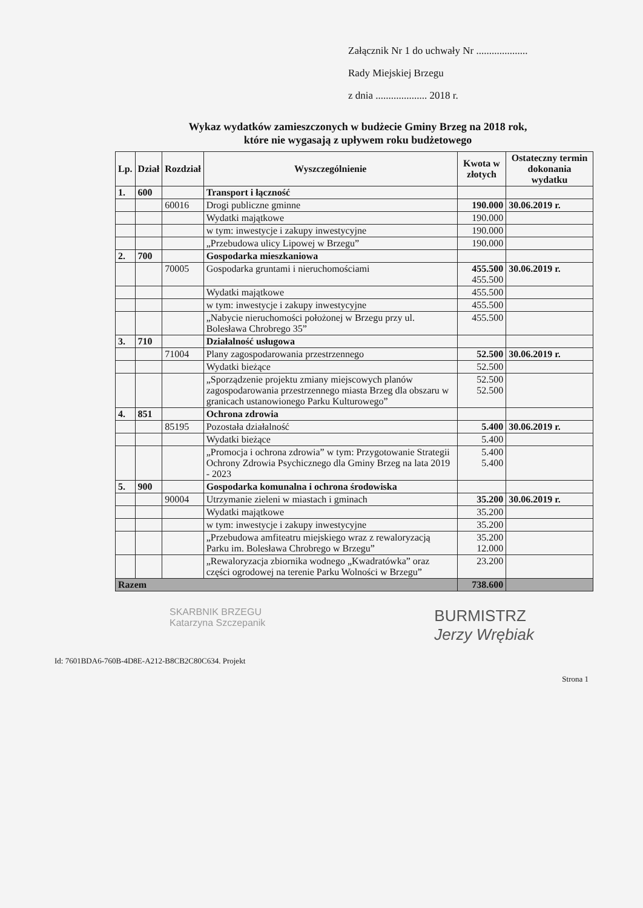Załącznik Nr 1 do uchwały Nr ....................
Rady Miejskiej Brzegu
z dnia .................... 2018 r.
Wykaz wydatków zamieszczonych w budżecie Gminy Brzeg na 2018 rok,
które nie wygasają z upływem roku budżetowego
| Lp. | Dział | Rozdział | Wyszczególnienie | Kwota w złotych | Ostateczny termin dokonania wydatku |
| --- | --- | --- | --- | --- | --- |
| 1. | 600 | | Transport i łączność | | |
| | | 60016 | Drogi publiczne gminne | 190.000 | 30.06.2019 r. |
| | | | Wydatki majątkowe | 190.000 | |
| | | | w tym: inwestycje i zakupy inwestycyjne | 190.000 | |
| | | | „Przebudowa ulicy Lipowej w Brzegu” | 190.000 | |
| 2. | 700 | | Gospodarka mieszkaniowa | | |
| | | 70005 | Gospodarka gruntami i nieruchomościami | 455.500 455.500 | 30.06.2019 r. |
| | | | Wydatki majątkowe | 455.500 | |
| | | | w tym: inwestycje i zakupy inwestycyjne | 455.500 | |
| | | | „Nabycie nieruchomości położonej w Brzegu przy ul. Bolesława Chrobrego 35” | 455.500 | |
| 3. | 710 | | Działalność usługowa | | |
| | | 71004 | Plany zagospodarowania przestrzennego | 52.500 | 30.06.2019 r. |
| | | | Wydatki bieżące | 52.500 | |
| | | | „Sporządzenie projektu zmiany miejscowych planów zagospodarowania przestrzennego miasta Brzeg dla obszaru w granicach ustanowionego Parku Kulturowego” | 52.500 52.500 | |
| 4. | 851 | | Ochrona zdrowia | | |
| | | 85195 | Pozostała działalność | 5.400 | 30.06.2019 r. |
| | | | Wydatki bieżące | 5.400 | |
| | | | „Promocja i ochrona zdrowia” w tym: Przygotowanie Strategii Ochrony Zdrowia Psychicznego dla Gminy Brzeg na lata 2019 - 2023 | 5.400 5.400 | |
| 5. | 900 | | Gospodarka komunalna i ochrona środowiska | | |
| | | 90004 | Utrzymanie zieleni w miastach i gminach | 35.200 | 30.06.2019 r. |
| | | | Wydatki majątkowe | 35.200 | |
| | | | w tym: inwestycje i zakupy inwestycyjne | 35.200 | |
| | | | „Przebudowa amfiteatru miejskiego wraz z rewaloryzacją Parku im. Bolesława Chrobrego w Brzegu” | 35.200 12.000 | |
| | | | „Rewaloryzacja zbiornika wodnego „Kwadratówka” oraz części ogrodowej na terenie Parku Wolności w Brzegu” | 23.200 | |
| Razem | | | | 738.600 | |
SKARBNIK BRZEGU
Katarzyna Szczepanik
BURMISTRZ
Jerzy Wrębiak
Id: 7601BDA6-760B-4D8E-A212-B8CB2C80C634. Projekt Strona 1